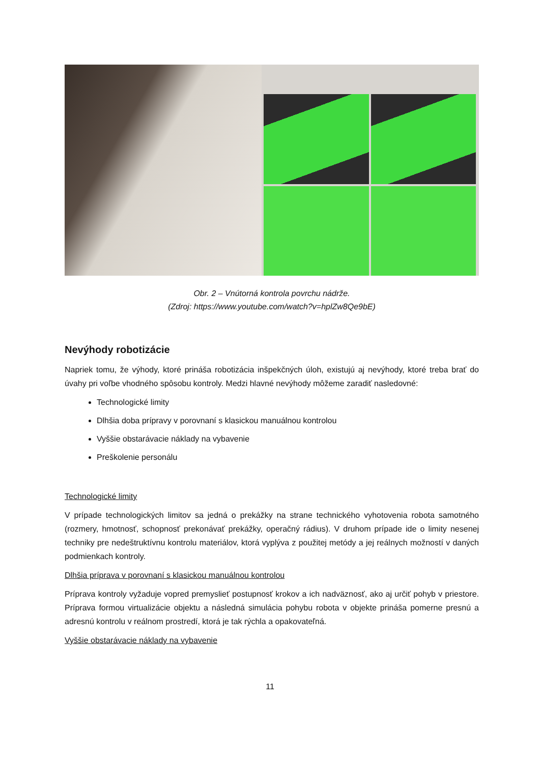Obr. 2 – Vnútorná kontrola povrchu nádrže.
(Zdroj: https://www.youtube.com/watch?v=hplZw8Qe9bE)
Nevýhody robotizácie
Napriek tomu, že výhody, ktoré prináša robotizácia inšpekčných úloh, existujú aj nevýhody, ktoré treba brať do úvahy pri voľbe vhodného spôsobu kontroly. Medzi hlavné nevýhody môžeme zaradiť nasledovné:
Technologické limity
Dlhšia doba prípravy v porovnaní s klasickou manuálnou kontrolou
Vyššie obstarávacie náklady na vybavenie
Preškolenie personálu
Technologické limity
V prípade technologických limitov sa jedná o prekážky na strane technického vyhotovenia robota samotného (rozmery, hmotnosť, schopnosť prekonávať prekážky, operačný rádius). V druhom prípade ide o limity nesenej techniky pre nedeštruktívnu kontrolu materiálov, ktorá vyplýva z použitej metódy a jej reálnych možností v daných podmienkach kontroly.
Dlhšia príprava v porovnaní s klasickou manuálnou kontrolou
Príprava kontroly vyžaduje vopred premyslieť postupnosť krokov a ich nadväznosť, ako aj určiť pohyb v priestore. Príprava formou virtualizácie objektu a následná simulácia pohybu robota v objekte prináša pomerne presnú a adresnú kontrolu v reálnom prostredí, ktorá je tak rýchla a opakovateľná.
Vyššie obstarávacie náklady na vybavenie
11